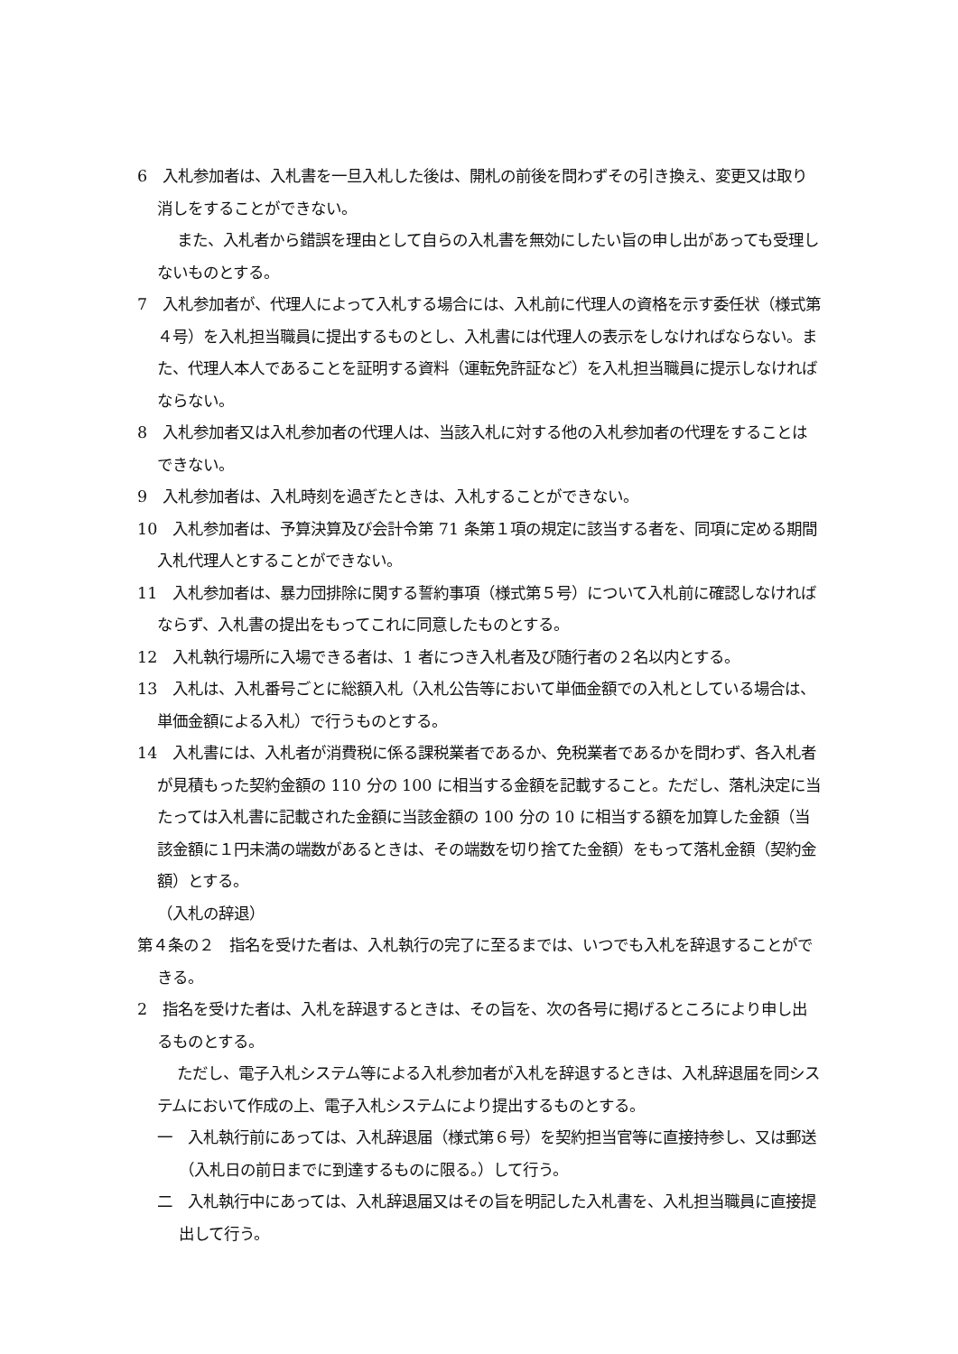6　入札参加者は、入札書を一旦入札した後は、開札の前後を問わずその引き換え、変更又は取り消しをすることができない。
また、入札者から錯誤を理由として自らの入札書を無効にしたい旨の申し出があっても受理しないものとする。
7　入札参加者が、代理人によって入札する場合には、入札前に代理人の資格を示す委任状（様式第４号）を入札担当職員に提出するものとし、入札書には代理人の表示をしなければならない。また、代理人本人であることを証明する資料（運転免許証など）を入札担当職員に提示しなければならない。
8　入札参加者又は入札参加者の代理人は、当該入札に対する他の入札参加者の代理をすることはできない。
9　入札参加者は、入札時刻を過ぎたときは、入札することができない。
10　入札参加者は、予算決算及び会計令第 71 条第１項の規定に該当する者を、同項に定める期間入札代理人とすることができない。
11　入札参加者は、暴力団排除に関する誓約事項（様式第５号）について入札前に確認しなければならず、入札書の提出をもってこれに同意したものとする。
12　入札執行場所に入場できる者は、1 者につき入札者及び随行者の２名以内とする。
13　入札は、入札番号ごとに総額入札（入札公告等において単価金額での入札としている場合は、単価金額による入札）で行うものとする。
14　入札書には、入札者が消費税に係る課税業者であるか、免税業者であるかを問わず、各入札者が見積もった契約金額の 110 分の 100 に相当する金額を記載すること。ただし、落札決定に当たっては入札書に記載された金額に当該金額の 100 分の 10 に相当する額を加算した金額（当該金額に１円未満の端数があるときは、その端数を切り捨てた金額）をもって落札金額（契約金額）とする。
（入札の辞退）
第４条の２　指名を受けた者は、入札執行の完了に至るまでは、いつでも入札を辞退することができる。
2　指名を受けた者は、入札を辞退するときは、その旨を、次の各号に掲げるところにより申し出るものとする。
ただし、電子入札システム等による入札参加者が入札を辞退するときは、入札辞退届を同システムにおいて作成の上、電子入札システムにより提出するものとする。
一　入札執行前にあっては、入札辞退届（様式第６号）を契約担当官等に直接持参し、又は郵送（入札日の前日までに到達するものに限る。）して行う。
二　入札執行中にあっては、入札辞退届又はその旨を明記した入札書を、入札担当職員に直接提出して行う。